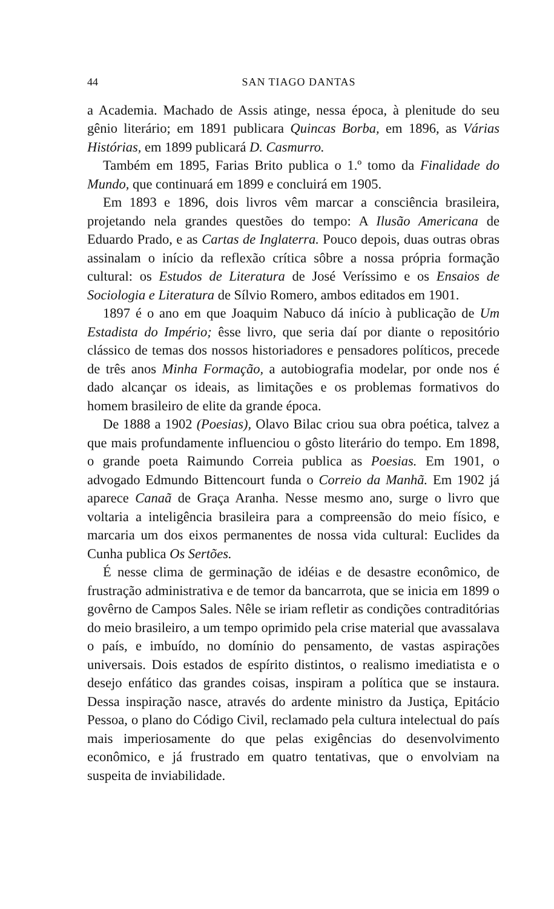44 SAN TIAGO DANTAS
a Academia. Machado de Assis atinge, nessa época, à plenitude do seu gênio literário; em 1891 publicara Quincas Borba, em 1896, as Várias Histórias, em 1899 publicará D. Casmurro.
Também em 1895, Farias Brito publica o 1.º tomo da Finalidade do Mundo, que continuará em 1899 e concluirá em 1905.
Em 1893 e 1896, dois livros vêm marcar a consciência brasileira, projetando nela grandes questões do tempo: A Ilusão Americana de Eduardo Prado, e as Cartas de Inglaterra. Pouco depois, duas outras obras assinalam o início da reflexão crítica sôbre a nossa própria formação cultural: os Estudos de Literatura de José Veríssimo e os Ensaios de Sociologia e Literatura de Sílvio Romero, ambos editados em 1901.
1897 é o ano em que Joaquim Nabuco dá início à publicação de Um Estadista do Império; êsse livro, que seria daí por diante o repositório clássico de temas dos nossos historiadores e pensadores políticos, precede de três anos Minha Formação, a autobiografia modelar, por onde nos é dado alcançar os ideais, as limitações e os problemas formativos do homem brasileiro de elite da grande época.
De 1888 a 1902 (Poesias), Olavo Bilac criou sua obra poética, talvez a que mais profundamente influenciou o gôsto literário do tempo. Em 1898, o grande poeta Raimundo Correia publica as Poesias. Em 1901, o advogado Edmundo Bittencourt funda o Correio da Manhã. Em 1902 já aparece Canaã de Graça Aranha. Nesse mesmo ano, surge o livro que voltaria a inteligência brasileira para a compreensão do meio físico, e marcaria um dos eixos permanentes de nossa vida cultural: Euclides da Cunha publica Os Sertões.
É nesse clima de germinação de idéias e de desastre econômico, de frustração administrativa e de temor da bancarrota, que se inicia em 1899 o govêrno de Campos Sales. Nêle se iriam refletir as condições contraditórias do meio brasileiro, a um tempo oprimido pela crise material que avassalava o país, e imbuído, no domínio do pensamento, de vastas aspirações universais. Dois estados de espírito distintos, o realismo imediatista e o desejo enfático das grandes coisas, inspiram a política que se instaura. Dessa inspiração nasce, através do ardente ministro da Justiça, Epitácio Pessoa, o plano do Código Civil, reclamado pela cultura intelectual do país mais imperiosamente do que pelas exigências do desenvolvimento econômico, e já frustrado em quatro tentativas, que o envolviam na suspeita de inviabilidade.